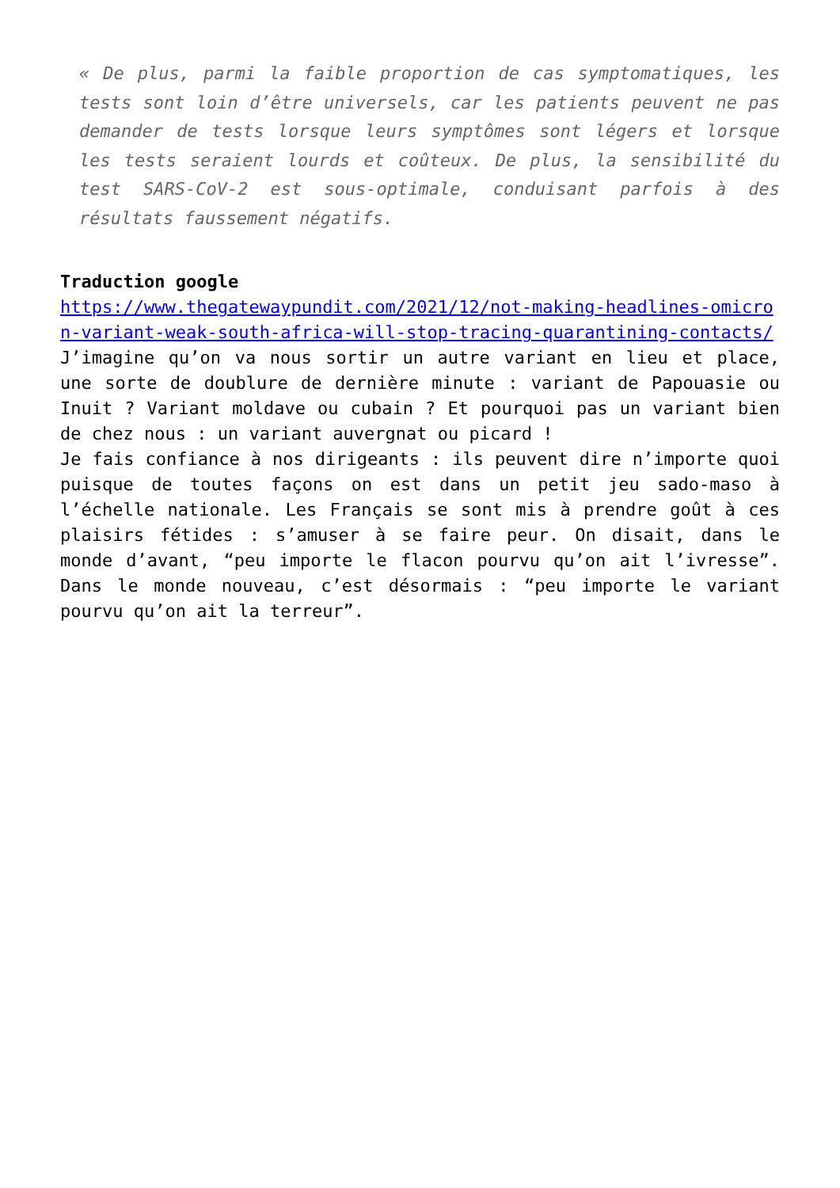« De plus, parmi la faible proportion de cas symptomatiques, les tests sont loin d’être universels, car les patients peuvent ne pas demander de tests lorsque leurs symptômes sont légers et lorsque les tests seraient lourds et coûteux. De plus, la sensibilité du test SARS-CoV-2 est sous-optimale, conduisant parfois à des résultats faussement négatifs.
Traduction google
https://www.thegatewaypundit.com/2021/12/not-making-headlines-omicron-variant-weak-south-africa-will-stop-tracing-quarantining-contacts/
J’imagine qu’on va nous sortir un autre variant en lieu et place, une sorte de doublure de dernière minute : variant de Papouasie ou Inuit ? Variant moldave ou cubain ? Et pourquoi pas un variant bien de chez nous : un variant auvergnat ou picard !
Je fais confiance à nos dirigeants : ils peuvent dire n’importe quoi puisque de toutes façons on est dans un petit jeu sado-maso à l’échelle nationale. Les Français se sont mis à prendre goût à ces plaisirs fétides : s’amuser à se faire peur. On disait, dans le monde d’avant, “peu importe le flacon pourvu qu’on ait l’ivresse”. Dans le monde nouveau, c’est désormais : “peu importe le variant pourvu qu’on ait la terreur”.